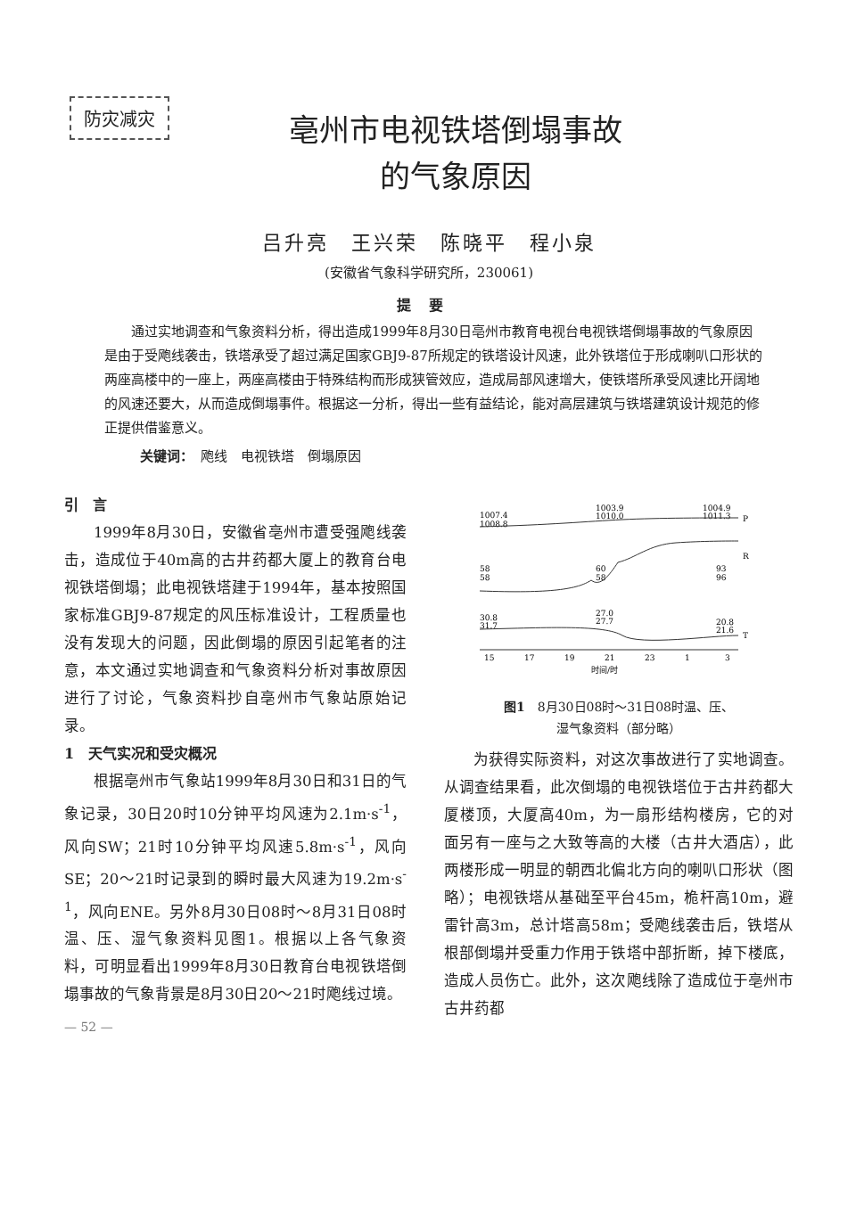防灾减灾
亳州市电视铁塔倒塌事故
的气象原因
吕升亮　王兴荣　陈晓平　程小泉
(安徽省气象科学研究所，230061)
提要
通过实地调查和气象资料分析，得出造成1999年8月30日亳州市教育电视台电视铁塔倒塌事故的气象原因是由于受飑线袭击，铁塔承受了超过满足国家GBJ9-87所规定的铁塔设计风速，此外铁塔位于形成喇叭口形状的两座高楼中的一座上，两座高楼由于特殊结构而形成狭管效应，造成局部风速增大，使铁塔所承受风速比开阔地的风速还要大，从而造成倒塌事件。根据这一分析，得出一些有益结论，能对高层建筑与铁塔建筑设计规范的修正提供借鉴意义。
关键词：　飑线　电视铁塔　倒塌原因
引　言
1999年8月30日，安徽省亳州市遭受强飑线袭击，造成位于40m高的古井药都大厦上的教育台电视铁塔倒塌；此电视铁塔建于1994年，基本按照国家标准GBJ9-87规定的风压标准设计，工程质量也没有发现大的问题，因此倒塌的原因引起笔者的注意，本文通过实地调查和气象资料分析对事故原因进行了讨论，气象资料抄自亳州市气象站原始记录。
1　天气实况和受灾概况
根据亳州市气象站1999年8月30日和31日的气象记录，30日20时10分钟平均风速为2.1m·s<sup>-1</sup>，风向SW；21时10分钟平均风速5.8m·s<sup>-1</sup>，风向SE；20～21时记录到的瞬时最大风速为19.2m·s<sup>-1</sup>，风向ENE。另外8月30日08时～8月31日08时温、压、湿气象资料见图1。根据以上各气象资料，可明显看出1999年8月30日教育台电视铁塔倒塌事故的气象背景是8月30日20～21时飑线过境。
— 52 —
1007.4
1008.8
1003.9
1010.0
1004.9
1011.3
P
58
58
60
58
93
96
R
30.8
31.7
27.0
27.7
20.8
21.6
T
15
17
19
21
23
1
3
时间/时
图1　8月30日08时～31日08时温、压、
湿气象资料（部分略）
为获得实际资料，对这次事故进行了实地调查。从调查结果看，此次倒塌的电视铁塔位于古井药都大厦楼顶，大厦高40m，为一扇形结构楼房，它的对面另有一座与之大致等高的大楼（古井大酒店），此两楼形成一明显的朝西北偏北方向的喇叭口形状（图略）；电视铁塔从基础至平台45m，桅杆高10m，避雷针高3m，总计塔高58m；受飑线袭击后，铁塔从根部倒塌并受重力作用于铁塔中部折断，掉下楼底，造成人员伤亡。此外，这次飑线除了造成位于亳州市古井药都